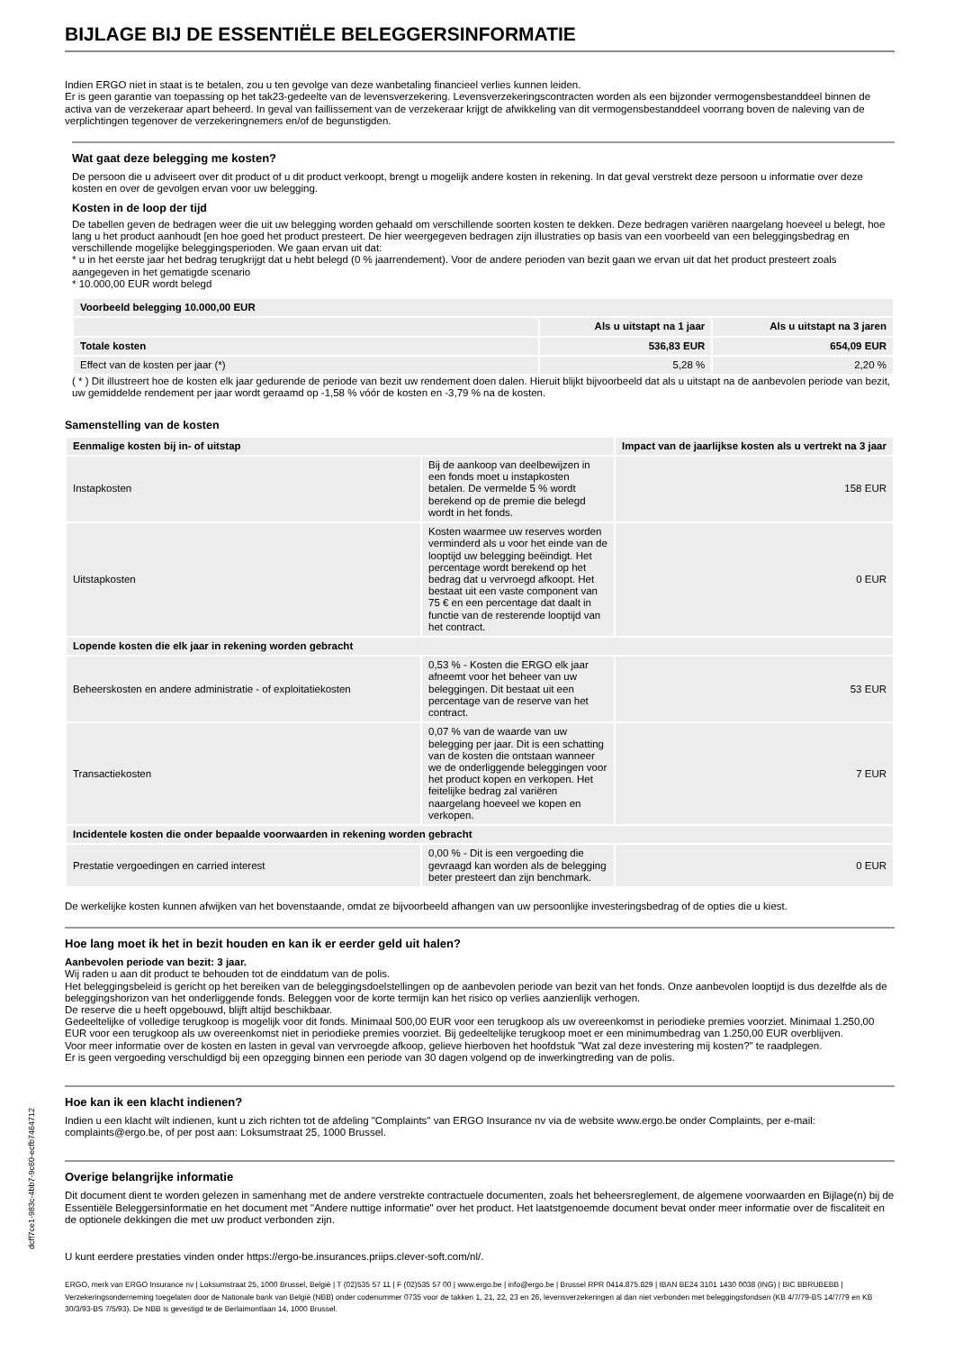BIJLAGE BIJ DE ESSENTIËLE BELEGGERSINFORMATIE
Indien ERGO niet in staat is te betalen, zou u ten gevolge van deze wanbetaling financieel verlies kunnen leiden.
Er is geen garantie van toepassing op het tak23-gedeelte van de levensverzekering. Levensverzekeringscontracten worden als een bijzonder vermogensbestanddeel binnen de activa van de verzekeraar apart beheerd. In geval van faillissement van de verzekeraar krijgt de afwikkeling van dit vermogensbestanddeel voorrang boven de naleving van de verplichtingen tegenover de verzekeringnemers en/of de begunstigden.
Wat gaat deze belegging me kosten?
De persoon die u adviseert over dit product of u dit product verkoopt, brengt u mogelijk andere kosten in rekening. In dat geval verstrekt deze persoon u informatie over deze kosten en over de gevolgen ervan voor uw belegging.
Kosten in de loop der tijd
De tabellen geven de bedragen weer die uit uw belegging worden gehaald om verschillende soorten kosten te dekken. Deze bedragen variëren naargelang hoeveel u belegt, hoe lang u het product aanhoudt [en hoe goed het product presteert. De hier weergegeven bedragen zijn illustraties op basis van een voorbeeld van een beleggingsbedrag en verschillende mogelijke beleggingsperioden. We gaan ervan uit dat:
* u in het eerste jaar het bedrag terugkrijgt dat u hebt belegd (0 % jaarrendement). Voor de andere perioden van bezit gaan we ervan uit dat het product presteert zoals aangegeven in het gematigde scenario
* 10.000,00 EUR wordt belegd
| Voorbeeld belegging 10.000,00 EUR | | |
| --- | --- | --- |
| | Als u uitstapt na 1 jaar | Als u uitstapt na 3 jaren |
| Totale kosten | 536,83 EUR | 654,09 EUR |
| Effect van de kosten per jaar (*) | 5,28 % | 2,20 % |
( * ) Dit illustreert hoe de kosten elk jaar gedurende de periode van bezit uw rendement doen dalen. Hieruit blijkt bijvoorbeeld dat als u uitstapt na de aanbevolen periode van bezit, uw gemiddelde rendement per jaar wordt geraamd op -1,58 % vóór de kosten en -3,79 % na de kosten.
Samenstelling van de kosten
| Eenmalige kosten bij in- of uitstap | | Impact van de jaarlijkse kosten als u vertrekt na 3 jaar |
| --- | --- | --- |
| Instapkosten | Bij de aankoop van deelbewijzen in een fonds moet u instapkosten betalen. De vermelde 5 % wordt berekend op de premie die belegd wordt in het fonds. | 158 EUR |
| Uitstapkosten | Kosten waarmee uw reserves worden verminderd als u voor het einde van de looptijd uw belegging beëindigt. Het percentage wordt berekend op het bedrag dat u vervroegd afkoopt. Het bestaat uit een vaste component van 75 € en een percentage dat daalt in functie van de resterende looptijd van het contract. | 0 EUR |
| Lopende kosten die elk jaar in rekening worden gebracht | | |
| Beheerskosten en andere administratie - of exploitatiekosten | 0,53 % - Kosten die ERGO elk jaar afneemt voor het beheer van uw beleggingen. Dit bestaat uit een percentage van de reserve van het contract. | 53 EUR |
| Transactiekosten | 0,07 % van de waarde van uw belegging per jaar. Dit is een schatting van de kosten die ontstaan wanneer we de onderliggende beleggingen voor het product kopen en verkopen. Het feitelijke bedrag zal variëren naargelang hoeveel we kopen en verkopen. | 7 EUR |
| Incidentele kosten die onder bepaalde voorwaarden in rekening worden gebracht | | |
| Prestatie vergoedingen en carried interest | 0,00 % - Dit is een vergoeding die gevraagd kan worden als de belegging beter presteert dan zijn benchmark. | 0 EUR |
De werkelijke kosten kunnen afwijken van het bovenstaande, omdat ze bijvoorbeeld afhangen van uw persoonlijke investeringsbedrag of de opties die u kiest.
Hoe lang moet ik het in bezit houden en kan ik er eerder geld uit halen?
Aanbevolen periode van bezit: 3 jaar.
Wij raden u aan dit product te behouden tot de einddatum van de polis.
Het beleggingsbeleid is gericht op het bereiken van de beleggingsdoelstellingen op de aanbevolen periode van bezit van het fonds. Onze aanbevolen looptijd is dus dezelfde als de beleggingshorizon van het onderliggende fonds. Beleggen voor de korte termijn kan het risico op verlies aanzienlijk verhogen.
De reserve die u heeft opgebouwd, blijft altijd beschikbaar.
Gedeeltelijke of volledige terugkoop is mogelijk voor dit fonds. Minimaal 500,00 EUR voor een terugkoop als uw overeenkomst in periodieke premies voorziet. Minimaal 1.250,00 EUR voor een terugkoop als uw overeenkomst niet in periodieke premies voorziet. Bij gedeeltelijke terugkoop moet er een minimumbedrag van 1.250,00 EUR overblijven.
Voor meer informatie over de kosten en lasten in geval van vervroegde afkoop, gelieve hierboven het hoofdstuk "Wat zal deze investering mij kosten?" te raadplegen.
Er is geen vergoeding verschuldigd bij een opzegging binnen een periode van 30 dagen volgend op de inwerkingtreding van de polis.
Hoe kan ik een klacht indienen?
Indien u een klacht wilt indienen, kunt u zich richten tot de afdeling "Complaints" van ERGO Insurance nv via de website www.ergo.be onder Complaints, per e-mail: complaints@ergo.be, of per post aan: Loksumstraat 25, 1000 Brussel.
Overige belangrijke informatie
Dit document dient te worden gelezen in samenhang met de andere verstrekte contractuele documenten, zoals het beheersreglement, de algemene voorwaarden en Bijlage(n) bij de Essentiële Beleggersinformatie en het document met "Andere nuttige informatie" over het product. Het laatstgenoemde document bevat onder meer informatie over de fiscaliteit en de optionele dekkingen die met uw product verbonden zijn.
U kunt eerdere prestaties vinden onder https://ergo-be.insurances.priips.clever-soft.com/nl/.
dcff7ce1-983c-4bb7-9c60-ecfb7464712
ERGO, merk van ERGO Insurance nv | Loksumstraat 25, 1000 Brussel, België | T (02)535 57 11 | F (02)535 57 00 | www.ergo.be | info@ergo.be | Brussel RPR 0414.875.829 | IBAN BE24 3101 1430 0038 (ING) | BIC BBRUBEBB | Verzekeringsonderneming toegelaten door de Nationale bank van België (NBB) onder codenummer 0735 voor de takken 1, 21, 22, 23 en 26, levensverzekeringen al dan niet verbonden met beleggingsfondsen (KB 4/7/79-BS 14/7/79 en KB 30/3/93-BS 7/5/93). De NBB is gevestigd te de Berlaimontlaan 14, 1000 Brussel.